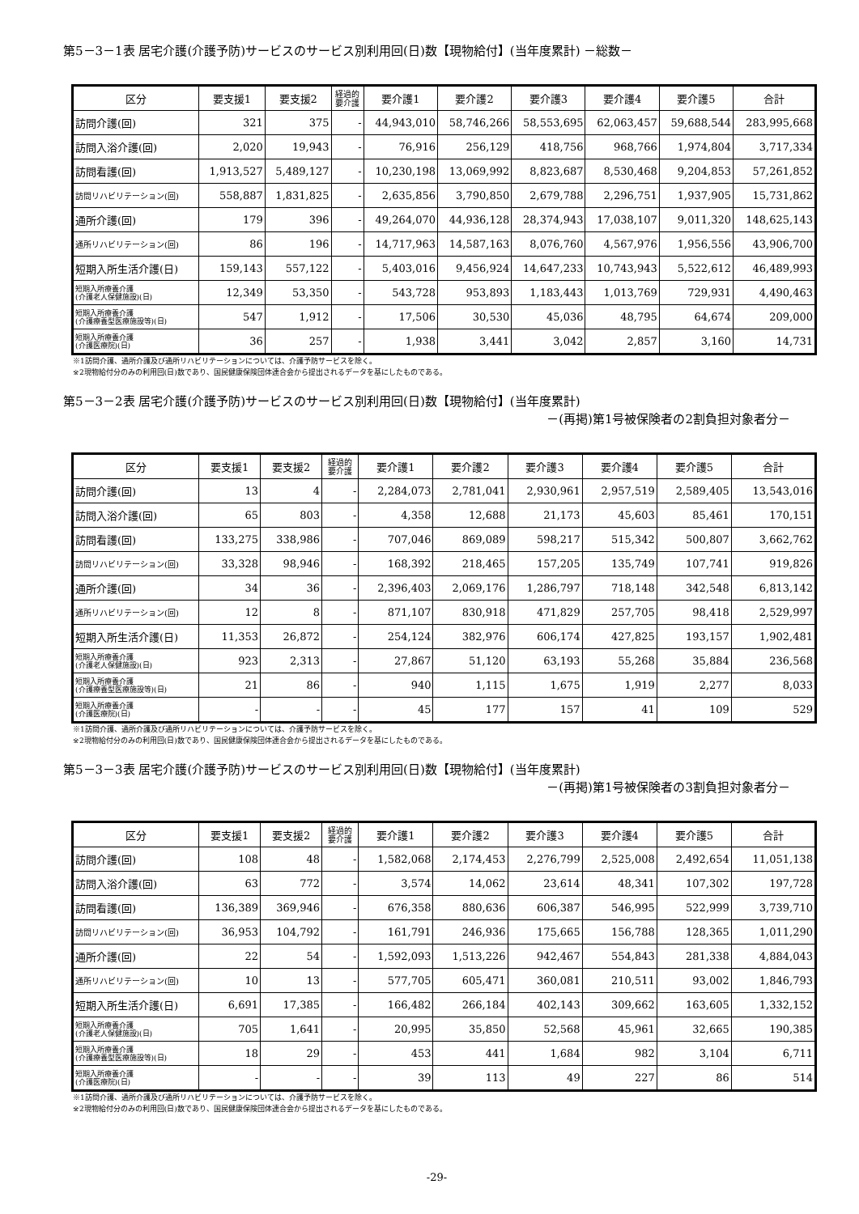第5－3－1表 居宅介護(介護予防)サービスのサービス別利用回(日)数【現物給付】(当年度累計) －総数－
| 区分 | 要支援1 | 要支援2 | 経過的 要介護 | 要介護1 | 要介護2 | 要介護3 | 要介護4 | 要介護5 | 合計 |
| --- | --- | --- | --- | --- | --- | --- | --- | --- | --- |
| 訪問介護(回) | 321 | 375 | - | 44,943,010 | 58,746,266 | 58,553,695 | 62,063,457 | 59,688,544 | 283,995,668 |
| 訪問入浴介護(回) | 2,020 | 19,943 | - | 76,916 | 256,129 | 418,756 | 968,766 | 1,974,804 | 3,717,334 |
| 訪問看護(回) | 1,913,527 | 5,489,127 | - | 10,230,198 | 13,069,992 | 8,823,687 | 8,530,468 | 9,204,853 | 57,261,852 |
| 訪問リハビリテーション(回) | 558,887 | 1,831,825 | - | 2,635,856 | 3,790,850 | 2,679,788 | 2,296,751 | 1,937,905 | 15,731,862 |
| 通所介護(回) | 179 | 396 | - | 49,264,070 | 44,936,128 | 28,374,943 | 17,038,107 | 9,011,320 | 148,625,143 |
| 通所リハビリテーション(回) | 86 | 196 | - | 14,717,963 | 14,587,163 | 8,076,760 | 4,567,976 | 1,956,556 | 43,906,700 |
| 短期入所生活介護(日) | 159,143 | 557,122 | - | 5,403,016 | 9,456,924 | 14,647,233 | 10,743,943 | 5,522,612 | 46,489,993 |
| 短期入所療養介護 (介護老人保健施設)(日) | 12,349 | 53,350 | - | 543,728 | 953,893 | 1,183,443 | 1,013,769 | 729,931 | 4,490,463 |
| 短期入所療養介護 (介護療養型医療施設等)(日) | 547 | 1,912 | - | 17,506 | 30,530 | 45,036 | 48,795 | 64,674 | 209,000 |
| 短期入所療養介護 (介護医療院)(日) | 36 | 257 | - | 1,938 | 3,441 | 3,042 | 2,857 | 3,160 | 14,731 |
※1訪問介護、通所介護及び通所リハビリテーションについては、介護予防サービスを除く。
※2現物給付分のみの利用回(日)数であり、国民健康保険団体連合会から提出されるデータを基にしたものである。
第5－3－2表 居宅介護(介護予防)サービスのサービス別利用回(日)数【現物給付】(当年度累計)
－(再掲)第1号被保険者の2割負担対象者分－
| 区分 | 要支援1 | 要支援2 | 経過的 要介護 | 要介護1 | 要介護2 | 要介護3 | 要介護4 | 要介護5 | 合計 |
| --- | --- | --- | --- | --- | --- | --- | --- | --- | --- |
| 訪問介護(回) | 13 | 4 | - | 2,284,073 | 2,781,041 | 2,930,961 | 2,957,519 | 2,589,405 | 13,543,016 |
| 訪問入浴介護(回) | 65 | 803 | - | 4,358 | 12,688 | 21,173 | 45,603 | 85,461 | 170,151 |
| 訪問看護(回) | 133,275 | 338,986 | - | 707,046 | 869,089 | 598,217 | 515,342 | 500,807 | 3,662,762 |
| 訪問リハビリテーション(回) | 33,328 | 98,946 | - | 168,392 | 218,465 | 157,205 | 135,749 | 107,741 | 919,826 |
| 通所介護(回) | 34 | 36 | - | 2,396,403 | 2,069,176 | 1,286,797 | 718,148 | 342,548 | 6,813,142 |
| 通所リハビリテーション(回) | 12 | 8 | - | 871,107 | 830,918 | 471,829 | 257,705 | 98,418 | 2,529,997 |
| 短期入所生活介護(日) | 11,353 | 26,872 | - | 254,124 | 382,976 | 606,174 | 427,825 | 193,157 | 1,902,481 |
| 短期入所療養介護 (介護老人保健施設)(日) | 923 | 2,313 | - | 27,867 | 51,120 | 63,193 | 55,268 | 35,884 | 236,568 |
| 短期入所療養介護 (介護療養型医療施設等)(日) | 21 | 86 | - | 940 | 1,115 | 1,675 | 1,919 | 2,277 | 8,033 |
| 短期入所療養介護 (介護医療院)(日) | - | - | - | 45 | 177 | 157 | 41 | 109 | 529 |
※1訪問介護、通所介護及び通所リハビリテーションについては、介護予防サービスを除く。
※2現物給付分のみの利用回(日)数であり、国民健康保険団体連合会から提出されるデータを基にしたものである。
第5－3－3表 居宅介護(介護予防)サービスのサービス別利用回(日)数【現物給付】(当年度累計)
－(再掲)第1号被保険者の3割負担対象者分－
| 区分 | 要支援1 | 要支援2 | 経過的 要介護 | 要介護1 | 要介護2 | 要介護3 | 要介護4 | 要介護5 | 合計 |
| --- | --- | --- | --- | --- | --- | --- | --- | --- | --- |
| 訪問介護(回) | 108 | 48 | - | 1,582,068 | 2,174,453 | 2,276,799 | 2,525,008 | 2,492,654 | 11,051,138 |
| 訪問入浴介護(回) | 63 | 772 | - | 3,574 | 14,062 | 23,614 | 48,341 | 107,302 | 197,728 |
| 訪問看護(回) | 136,389 | 369,946 | - | 676,358 | 880,636 | 606,387 | 546,995 | 522,999 | 3,739,710 |
| 訪問リハビリテーション(回) | 36,953 | 104,792 | - | 161,791 | 246,936 | 175,665 | 156,788 | 128,365 | 1,011,290 |
| 通所介護(回) | 22 | 54 | - | 1,592,093 | 1,513,226 | 942,467 | 554,843 | 281,338 | 4,884,043 |
| 通所リハビリテーション(回) | 10 | 13 | - | 577,705 | 605,471 | 360,081 | 210,511 | 93,002 | 1,846,793 |
| 短期入所生活介護(日) | 6,691 | 17,385 | - | 166,482 | 266,184 | 402,143 | 309,662 | 163,605 | 1,332,152 |
| 短期入所療養介護 (介護老人保健施設)(日) | 705 | 1,641 | - | 20,995 | 35,850 | 52,568 | 45,961 | 32,665 | 190,385 |
| 短期入所療養介護 (介護療養型医療施設等)(日) | 18 | 29 | - | 453 | 441 | 1,684 | 982 | 3,104 | 6,711 |
| 短期入所療養介護 (介護医療院)(日) | - | - | - | 39 | 113 | 49 | 227 | 86 | 514 |
※1訪問介護、通所介護及び通所リハビリテーションについては、介護予防サービスを除く。
※2現物給付分のみの利用回(日)数であり、国民健康保険団体連合会から提出されるデータを基にしたものである。
-29-